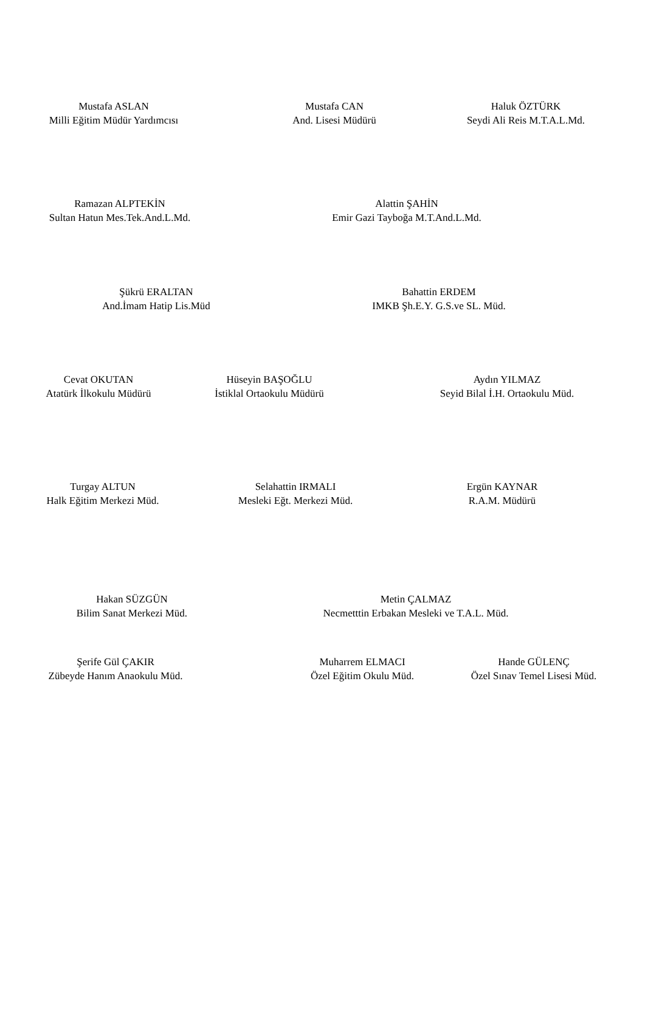Mustafa ASLAN
Milli Eğitim Müdür Yardımcısı
Mustafa CAN
And. Lisesi Müdürü
Haluk ÖZTÜRK
Seydi Ali Reis M.T.A.L.Md.
Ramazan ALPTEKİN
Sultan Hatun Mes.Tek.And.L.Md.
Alattin ŞAHİN
Emir Gazi Tayboğa M.T.And.L.Md.
Şükrü ERALTAN
And.İmam Hatip Lis.Müd
Bahattin ERDEM
IMKB Şh.E.Y. G.S.ve SL. Müd.
Cevat OKUTAN
Atatürk İlkokulu Müdürü
Hüseyin BAŞOĞLU
İstiklal Ortaokulu Müdürü
Aydın YILMAZ
Seyid Bilal İ.H. Ortaokulu Müd.
Turgay ALTUN
Halk Eğitim Merkezi Müd.
Selahattin IRMALI
Mesleki Eğt. Merkezi Müd.
Ergün KAYNAR
R.A.M. Müdürü
Hakan SÜZGÜN
Bilim Sanat Merkezi Müd.
Metin ÇALMAZ
Necmetttin Erbakan Mesleki ve T.A.L. Müd.
Şerife Gül ÇAKIR
Zübeyde Hanım Anaokulu Müd.
Muharrem ELMACI
Özel Eğitim Okulu Müd.
Hande GÜLENÇ
Özel Sınav Temel Lisesi Müd.